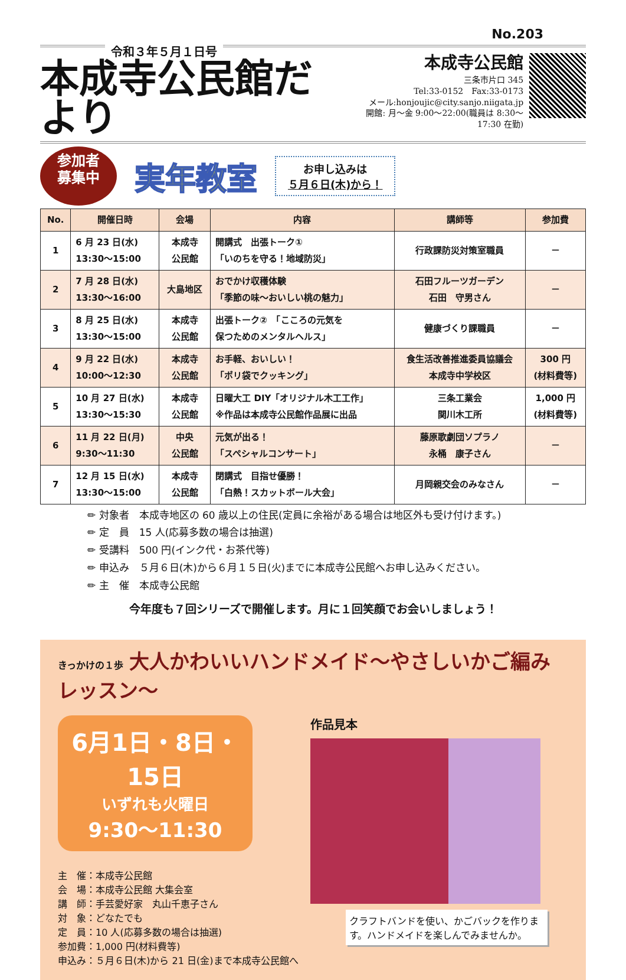No.203
令和３年５月１日号
本成寺公民館だより
本成寺公民館
三条市片口 345
Tel:33-0152　Fax:33-0173
メール:honjoujic@city.sanjo.niigata.jp
開館: 月～金 9:00～22:00(職員は 8:30～17:30 在勤)
参加者
募集中
実年教室
お申し込みは
５月６日(木)から！
| No. | 開催日時 | 会場 | 内容 | 講師等 | 参加費 |
| --- | --- | --- | --- | --- | --- |
| 1 | 6 月 23 日(水) 13:30～15:00 | 本成寺 公民館 | 開講式 出張トーク① 「いのちを守る！地域防災」 | 行政課防災対策室職員 | － |
| 2 | 7 月 28 日(水) 13:30～16:00 | 大島地区 | おでかけ収穫体験 「季節の味～おいしい桃の魅力」 | 石田フルーツガーデン 石田 守男さん | － |
| 3 | 8 月 25 日(水) 13:30～15:00 | 本成寺 公民館 | 出張トーク② 「こころの元気を 保つためのメンタルヘルス」 | 健康づくり課職員 | － |
| 4 | 9 月 22 日(水) 10:00～12:30 | 本成寺 公民館 | お手軽、おいしい！ 「ポリ袋でクッキング」 | 食生活改善推進委員協議会 本成寺中学校区 | 300 円 (材料費等) |
| 5 | 10 月 27 日(水) 13:30～15:30 | 本成寺 公民館 | 日曜大工 DIY「オリジナル木工工作」 ※作品は本成寺公民館作品展に出品 | 三条工業会 関川木工所 | 1,000 円 (材料費等) |
| 6 | 11 月 22 日(月) 9:30～11:30 | 中央 公民館 | 元気が出る！ 「スペシャルコンサート」 | 藤原歌劇団ソプラノ 永桶 康子さん | － |
| 7 | 12 月 15 日(水) 13:30～15:00 | 本成寺 公民館 | 閉講式 目指せ優勝！ 「白熱！スカットボール大会」 | 月岡親交会のみなさん | － |
✏ 対象者　本成寺地区の 60 歳以上の住民(定員に余裕がある場合は地区外も受け付けます。)
✏ 定　員　15 人(応募多数の場合は抽選)
✏ 受講料　500 円(インク代・お茶代等)
✏ 申込み　５月６日(木)から６月１５日(火)までに本成寺公民館へお申し込みください。
✏ 主　催　本成寺公民館
今年度も７回シリーズで開催します。月に１回笑顔でお会いしましょう！
きっかけの１歩 大人かわいいハンドメイド～やさしいかご編みレッスン～
6月1日・8日・15日
いずれも火曜日
9:30～11:30
主　催：本成寺公民館
会　場：本成寺公民館 大集会室
講　師：手芸愛好家　丸山千恵子さん
対　象：どなたでも
定　員：10 人(応募多数の場合は抽選)
参加費：1,000 円(材料費等)
申込み：５月６日(木)から 21 日(金)まで本成寺公民館へ
作品見本
クラフトバンドを使い、かごバックを作ります。ハンドメイドを楽しんでみませんか。